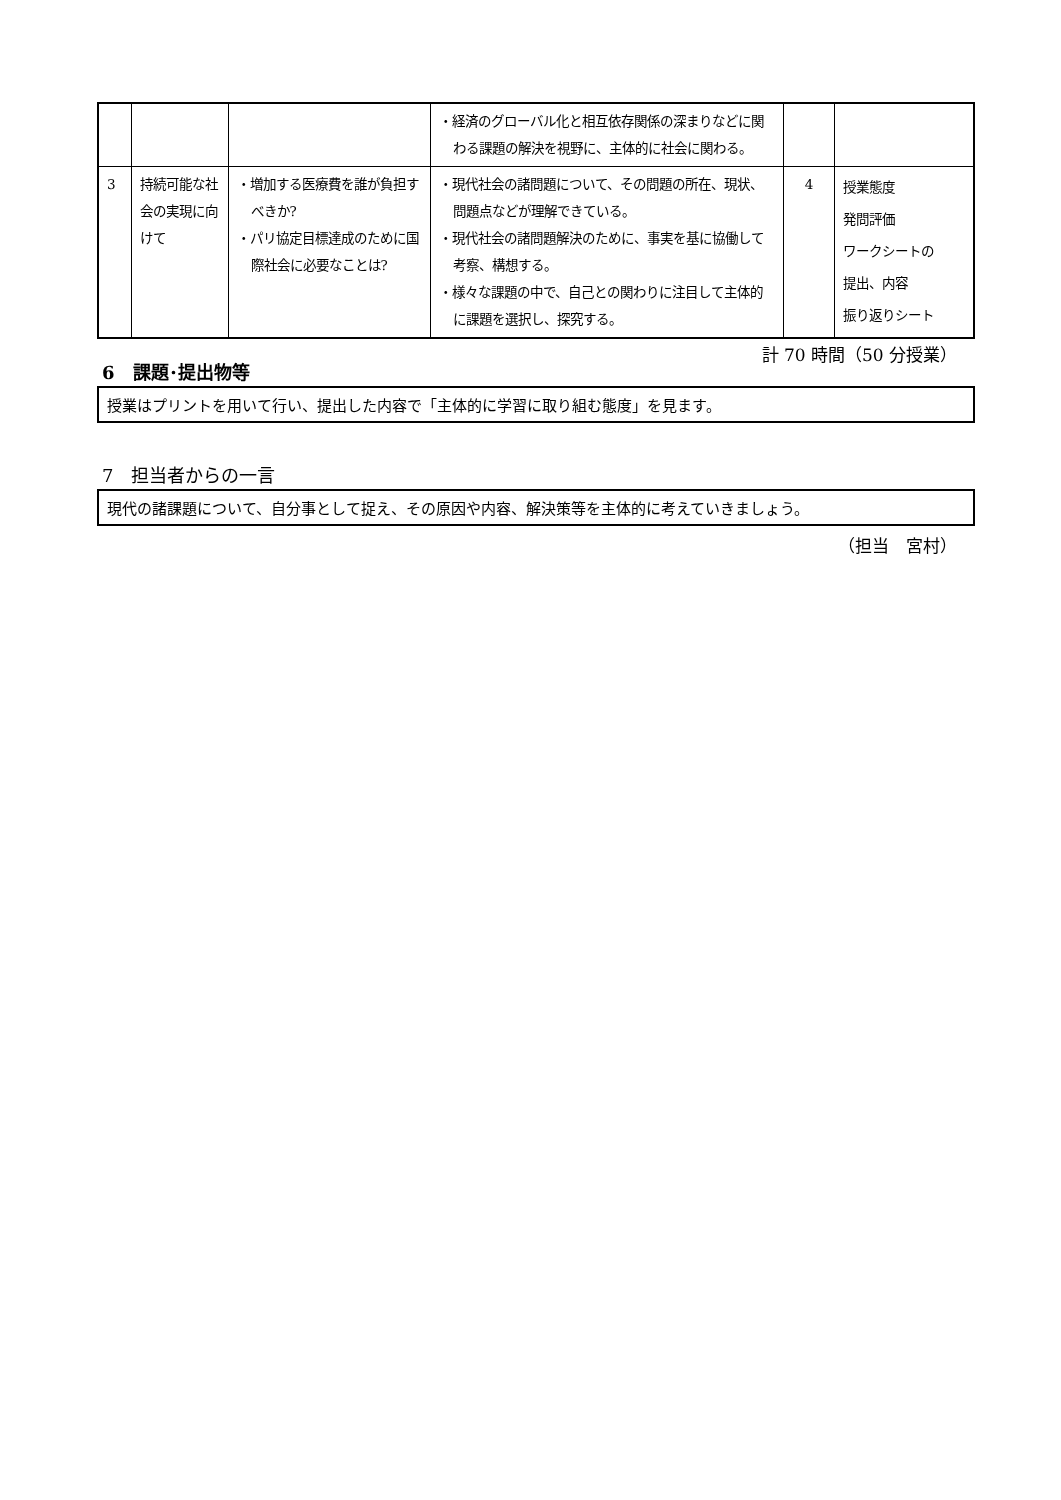| | | | ・経済のグローバル化と相互依存関係の深まりなどに関わる課題の解決を視野に、主体的に社会に関わる。 | | |
| 3 | 持続可能な社会の実現に向けて | ・増加する医療費を誰が負担すべきか? ・パリ協定目標達成のために国際社会に必要なことは? | ・現代社会の諸問題について、その問題の所在、現状、問題点などが理解できている。 ・現代社会の諸問題解決のために、事実を基に協働して考察、構想する。 ・様々な課題の中で、自己との関わりに注目して主体的に課題を選択し、探究する。 | 4 | 授業態度 発問評価 ワークシートの 提出、内容 振り返りシート |
計 70 時間（50 分授業）
6　課題･提出物等
授業はプリントを用いて行い、提出した内容で「主体的に学習に取り組む態度」を見ます。
7　担当者からの一言
現代の諸課題について、自分事として捉え、その原因や内容、解決策等を主体的に考えていきましょう。
（担当　宮村）